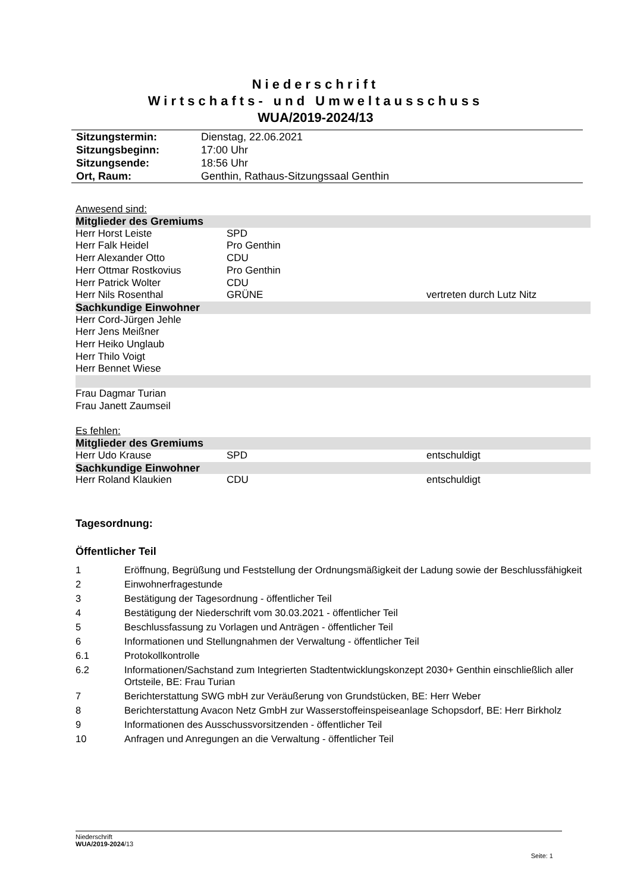Niederschrift
Wirtschafts- und Umweltausschuss
WUA/2019-2024/13
| Sitzungstermin: | Dienstag, 22.06.2021 |
| Sitzungsbeginn: | 17:00 Uhr |
| Sitzungsende: | 18:56 Uhr |
| Ort, Raum: | Genthin, Rathaus-Sitzungssaal Genthin |
Anwesend sind:
| Mitglieder des Gremiums | | |
| Herr Horst Leiste | SPD | |
| Herr Falk Heidel | Pro Genthin | |
| Herr Alexander Otto | CDU | |
| Herr Ottmar Rostkovius | Pro Genthin | |
| Herr Patrick Wolter | CDU | |
| Herr Nils Rosenthal | GRÜNE | vertreten durch Lutz Nitz |
| Sachkundige Einwohner | | |
| Herr Cord-Jürgen Jehle | | |
| Herr Jens Meißner | | |
| Herr Heiko Unglaub | | |
| Herr Thilo Voigt | | |
| Herr Bennet Wiese | | |
| Frau Dagmar Turian | | |
| Frau Janett Zaumseil | | |
Es fehlen:
| Mitglieder des Gremiums | | |
| Herr Udo Krause | SPD | entschuldigt |
| Sachkundige Einwohner | | |
| Herr Roland Klaukien | CDU | entschuldigt |
Tagesordnung:
Öffentlicher Teil
| 1 | Eröffnung, Begrüßung und Feststellung der Ordnungsmäßigkeit der Ladung sowie der Beschlussfähigkeit |
| 2 | Einwohnerfragestunde |
| 3 | Bestätigung der Tagesordnung - öffentlicher Teil |
| 4 | Bestätigung der Niederschrift vom 30.03.2021 - öffentlicher Teil |
| 5 | Beschlussfassung zu Vorlagen und Anträgen - öffentlicher Teil |
| 6 | Informationen und Stellungnahmen der Verwaltung - öffentlicher Teil |
| 6.1 | Protokollkontrolle |
| 6.2 | Informationen/Sachstand zum Integrierten Stadtentwicklungskonzept 2030+ Genthin einschließlich aller Ortsteile, BE: Frau Turian |
| 7 | Berichterstattung SWG mbH zur Veräußerung von Grundstücken, BE: Herr Weber |
| 8 | Berichterstattung Avacon Netz GmbH zur Wasserstoffeinspeiseanlage Schopsdorf, BE: Herr Birkholz |
| 9 | Informationen des Ausschussvorsitzenden - öffentlicher Teil |
| 10 | Anfragen und Anregungen an die Verwaltung - öffentlicher Teil |
Niederschrift
WUA/2019-2024/13
Seite: 1